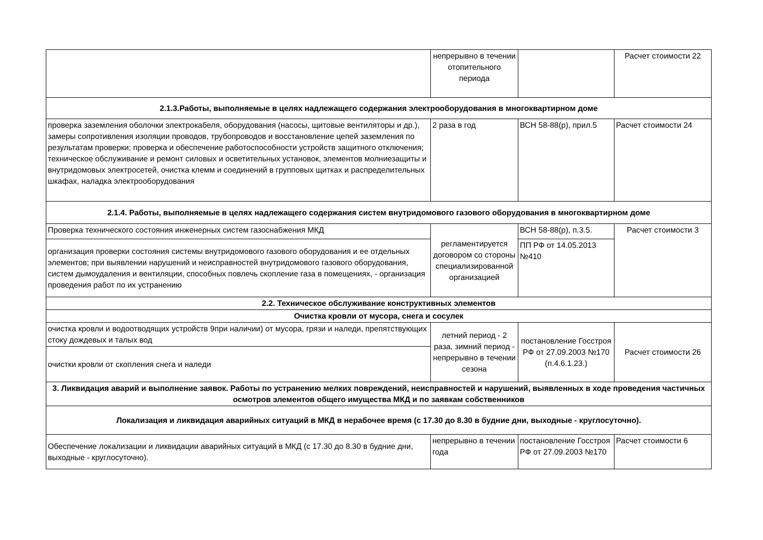| | непрерывно в течении отопительного периода | | Расчет стоимости 22 |
| 2.1.3.Работы, выполняемые в целях надлежащего содержания электрооборудования в многоквартирном доме | | | |
| проверка заземления оболочки электрокабеля, оборудования (насосы, щитовые вентиляторы и др.), замеры сопротивления изоляции проводов, трубопроводов и восстановление цепей заземления по результатам проверки; проверка и обеспечение работоспособности устройств защитного отключения; техническое обслуживание и ремонт силовых и осветительных установок, элементов молниезащиты и внутридомовых электросетей, очистка клемм и соединений в групповых щитках и распределительных шкафах, наладка электрооборудования | 2 раза в год | ВСН 58-88(р), прил.5 | Расчет стоимости 24 |
| 2.1.4. Работы, выполняемые в целях надлежащего содержания систем внутридомового газового оборудования в многоквартирном доме | | | |
| Проверка технического состояния инженерных систем газоснабжения МКД | регламентируется договором со стороны специализированной организацией | ВСН 58-88(р), п.3.5. | Расчет стоимости 3 |
| организация проверки состояния системы внутридомового газового оборудования и ее отдельных элементов; при выявлении нарушений и неисправностей внутридомового газового оборудования, систем дымоудаления и вентиляции, способных повлечь скопление газа в помещениях, - организация проведения работ по их устранению | | ПП РФ от 14.05.2013 №410 | |
| 2.2. Техническое обслуживание конструктивных элементов | | | |
| Очистка кровли от мусора, снега и сосулек | | | |
| очистка кровли и водоотводящих устройств 9при наличии) от мусора, грязи и наледи, препятствующих стоку дождевых и талых вод | летний период - 2 раза, зимний период - непрерывно в течении сезона | постановление Госстроя РФ от 27.09.2003 №170 (п.4.6.1.23.) | Расчет стоимости 26 |
| очистки кровли от скопления снега и наледи | | | |
| 3. Ликвидация аварий и выполнение заявок. Работы по устранению мелких повреждений, неисправностей и нарушений, выявленных в ходе проведения частичных осмотров элементов общего имущества МКД и по заявкам собственников | | | |
| Локализация и ликвидация аварийных ситуаций в МКД в нерабочее время (с 17.30 до 8.30 в будние дни, выходные - круглосуточно). | | | |
| Обеспечение локализации и ликвидации аварийных ситуаций в МКД (с 17.30 до 8.30 в будние дни, выходные - круглосуточно). | непрерывно в течении года | постановление Госстроя РФ от 27.09.2003 №170 | Расчет стоимости 6 |